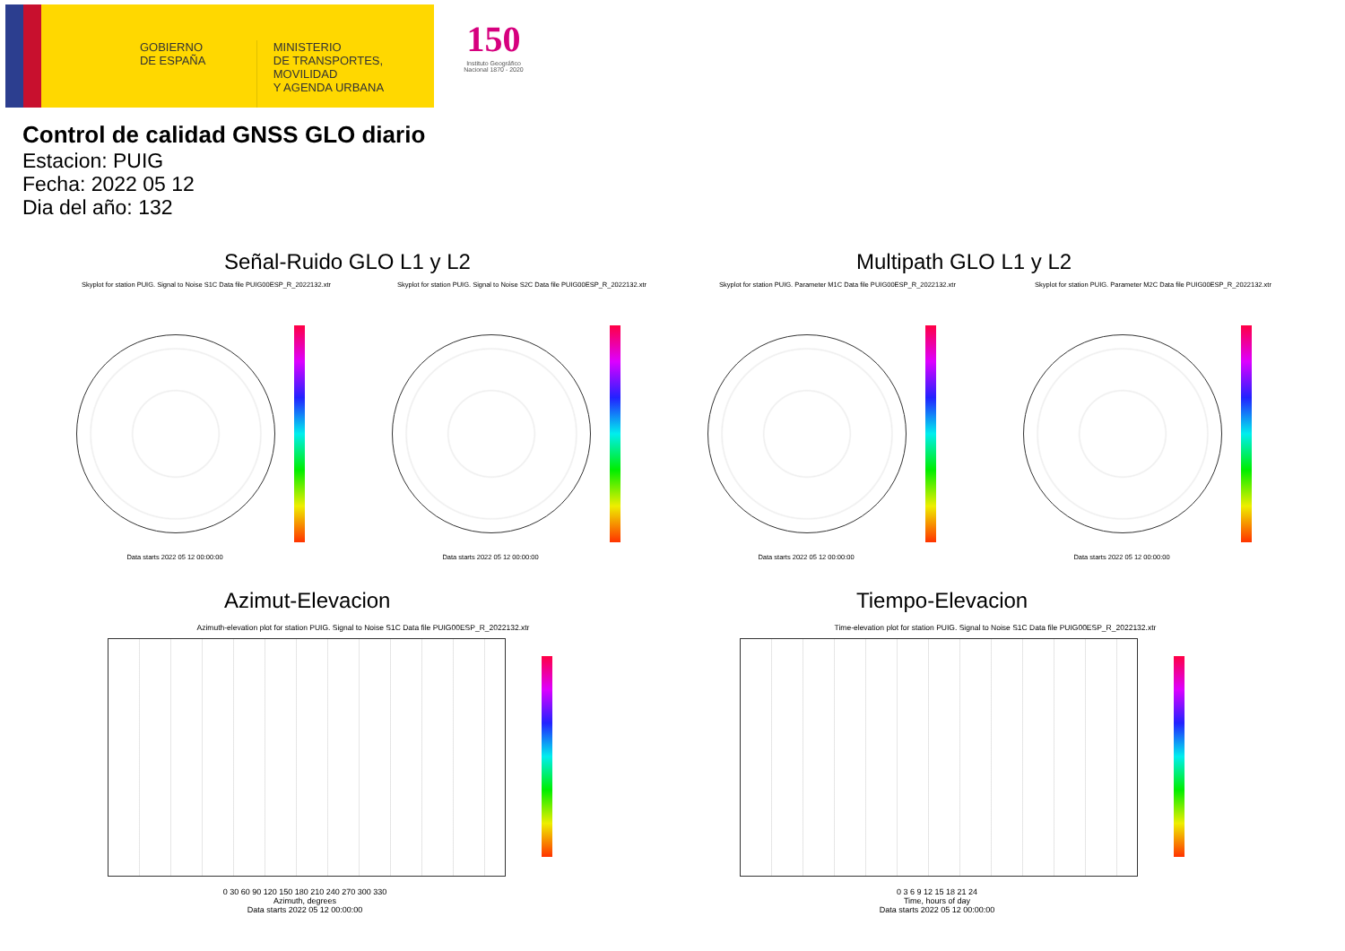GOBIERNO
DE ESPAÑA
MINISTERIO
DE TRANSPORTES, MOVILIDAD
Y AGENDA URBANA
150
Instituto Geográfico Nacional 1870 - 2020
Control de calidad GNSS GLO diario
Estacion: PUIG
Fecha: 2022 05 12
Dia del año: 132
Señal-Ruido GLO L1 y L2 Multipath GLO L1 y L2
Skyplot for station PUIG. Signal to Noise S1C Data file PUIG00ESP_R_2022132.xtr
Skyplot for station PUIG. Signal to Noise S2C Data file PUIG00ESP_R_2022132.xtr
Skyplot for station PUIG. Parameter M1C Data file PUIG00ESP_R_2022132.xtr Skyplot for station PUIG. Parameter M2C Data file PUIG00ESP_R_2022132.xtr
Data starts 2022 05 12 00:00:00 Data starts 2022 05 12 00:00:00 Data starts 2022 05 12 00:00:00 Data starts 2022 05 12 00:00:00
Azimut-Elevacion Tiempo-Elevacion
Azimuth-elevation plot for station PUIG. Signal to Noise S1C Data file PUIG00ESP_R_2022132.xtr
Time-elevation plot for station PUIG. Signal to Noise S1C Data file PUIG00ESP_R_2022132.xtr
0 30 60 90 120 150 180 210 240 270 300 330
Azimuth, degrees
Data starts 2022 05 12 00:00:00
0 3 6 9 12 15 18 21 24
Time, hours of day
Data starts 2022 05 12 00:00:00